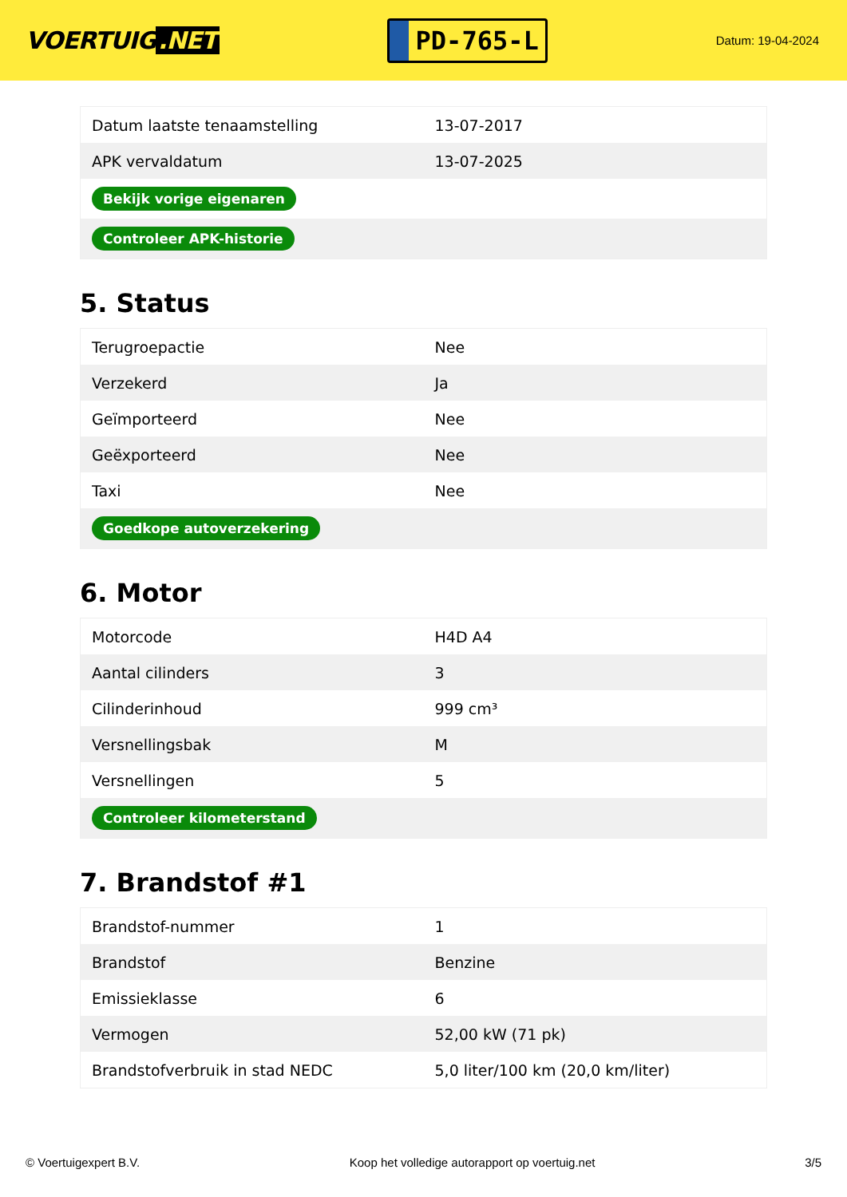VOERTUIG.NET
PD-765-L
Datum: 19-04-2024
| Datum laatste tenaamstelling | 13-07-2017 |
| APK vervaldatum | 13-07-2025 |
| Bekijk vorige eigenaren | |
| Controleer APK-historie | |
5. Status
| Terugroepactie | Nee |
| Verzekerd | Ja |
| Geïmporteerd | Nee |
| Geëxporteerd | Nee |
| Taxi | Nee |
| Goedkope autoverzekering | |
6. Motor
| Motorcode | H4D A4 |
| Aantal cilinders | 3 |
| Cilinderinhoud | 999 cm³ |
| Versnellingsbak | M |
| Versnellingen | 5 |
| Controleer kilometerstand | |
7. Brandstof #1
| Brandstof-nummer | 1 |
| Brandstof | Benzine |
| Emissieklasse | 6 |
| Vermogen | 52,00 kW (71 pk) |
| Brandstofverbruik in stad NEDC | 5,0 liter/100 km (20,0 km/liter) |
© Voertuigexpert B.V. Koop het volledige autorapport op voertuig.net 3/5